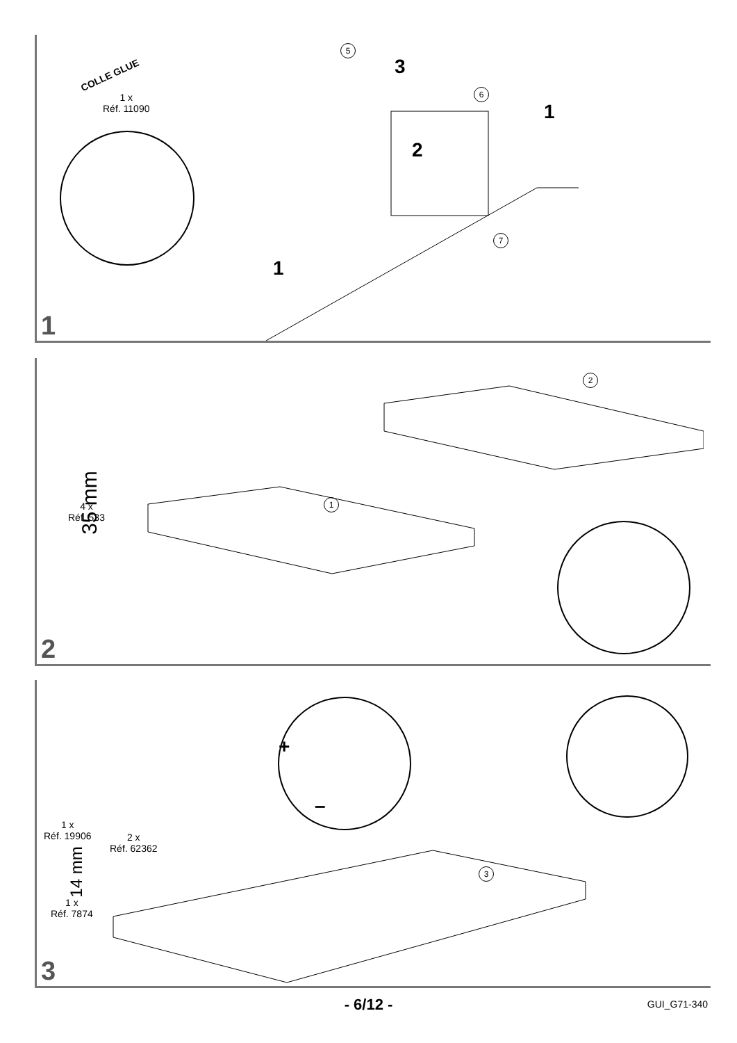1 x
Réf. 11090
COLLE GLUE
5
6
7
3
2
1
1
1
35 mm
4 x
Réf. 533
2
1
2
1 x
Réf. 19906
2 x
Réf. 62362
14 mm
1 x
Réf. 7874
3
+
–
3
- 6/12 - GUI_G71-340